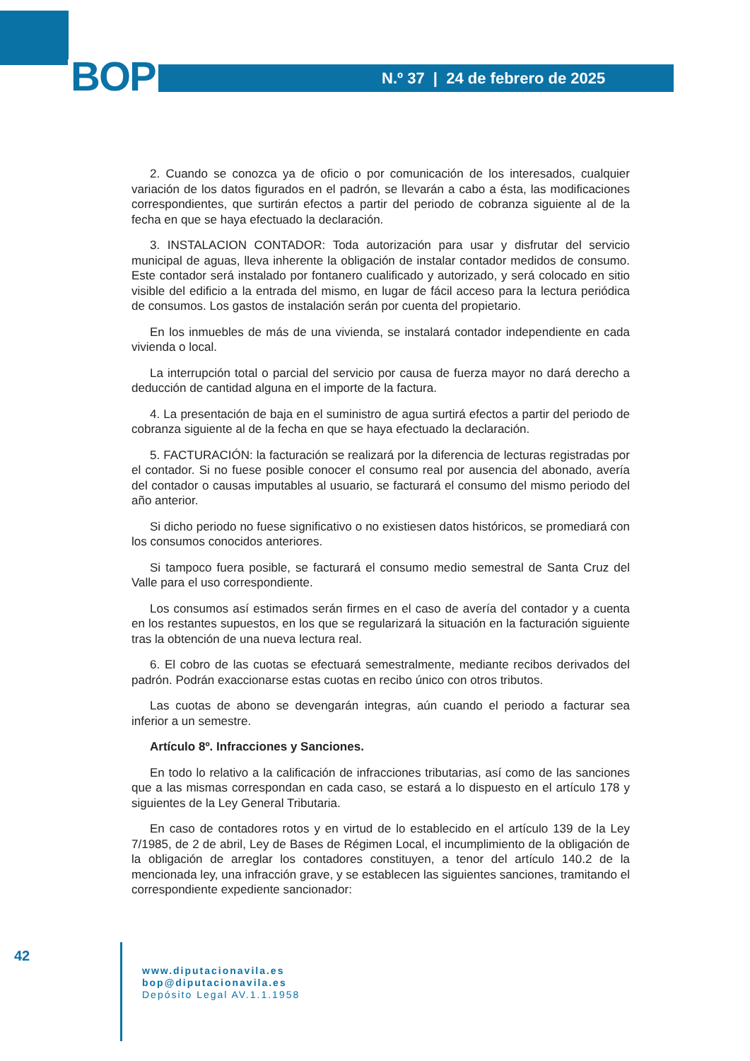BOP
N.º 37 | 24 de febrero de 2025
2. Cuando se conozca ya de oficio o por comunicación de los interesados, cualquier variación de los datos figurados en el padrón, se llevarán a cabo a ésta, las modificaciones correspondientes, que surtirán efectos a partir del periodo de cobranza siguiente al de la fecha en que se haya efectuado la declaración.
3. INSTALACION CONTADOR: Toda autorización para usar y disfrutar del servicio municipal de aguas, lleva inherente la obligación de instalar contador medidos de consumo. Este contador será instalado por fontanero cualificado y autorizado, y será colocado en sitio visible del edificio a la entrada del mismo, en lugar de fácil acceso para la lectura periódica de consumos. Los gastos de instalación serán por cuenta del propietario.
En los inmuebles de más de una vivienda, se instalará contador independiente en cada vivienda o local.
La interrupción total o parcial del servicio por causa de fuerza mayor no dará derecho a deducción de cantidad alguna en el importe de la factura.
4. La presentación de baja en el suministro de agua surtirá efectos a partir del periodo de cobranza siguiente al de la fecha en que se haya efectuado la declaración.
5. FACTURACIÓN: la facturación se realizará por la diferencia de lecturas registradas por el contador. Si no fuese posible conocer el consumo real por ausencia del abonado, avería del contador o causas imputables al usuario, se facturará el consumo del mismo periodo del año anterior.
Si dicho periodo no fuese significativo o no existiesen datos históricos, se promediará con los consumos conocidos anteriores.
Si tampoco fuera posible, se facturará el consumo medio semestral de Santa Cruz del Valle para el uso correspondiente.
Los consumos así estimados serán firmes en el caso de avería del contador y a cuenta en los restantes supuestos, en los que se regularizará la situación en la facturación siguiente tras la obtención de una nueva lectura real.
6. El cobro de las cuotas se efectuará semestralmente, mediante recibos derivados del padrón. Podrán exaccionarse estas cuotas en recibo único con otros tributos.
Las cuotas de abono se devengarán integras, aún cuando el periodo a facturar sea inferior a un semestre.
Artículo 8º. Infracciones y Sanciones.
En todo lo relativo a la calificación de infracciones tributarias, así como de las sanciones que a las mismas correspondan en cada caso, se estará a lo dispuesto en el artículo 178 y siguientes de la Ley General Tributaria.
En caso de contadores rotos y en virtud de lo establecido en el artículo 139 de la Ley 7/1985, de 2 de abril, Ley de Bases de Régimen Local, el incumplimiento de la obligación de la obligación de arreglar los contadores constituyen, a tenor del artículo 140.2 de la mencionada ley, una infracción grave, y se establecen las siguientes sanciones, tramitando el correspondiente expediente sancionador:
42
www.diputacionavila.es
bop@diputacionavila.es
Depósito Legal AV.1.1.1958